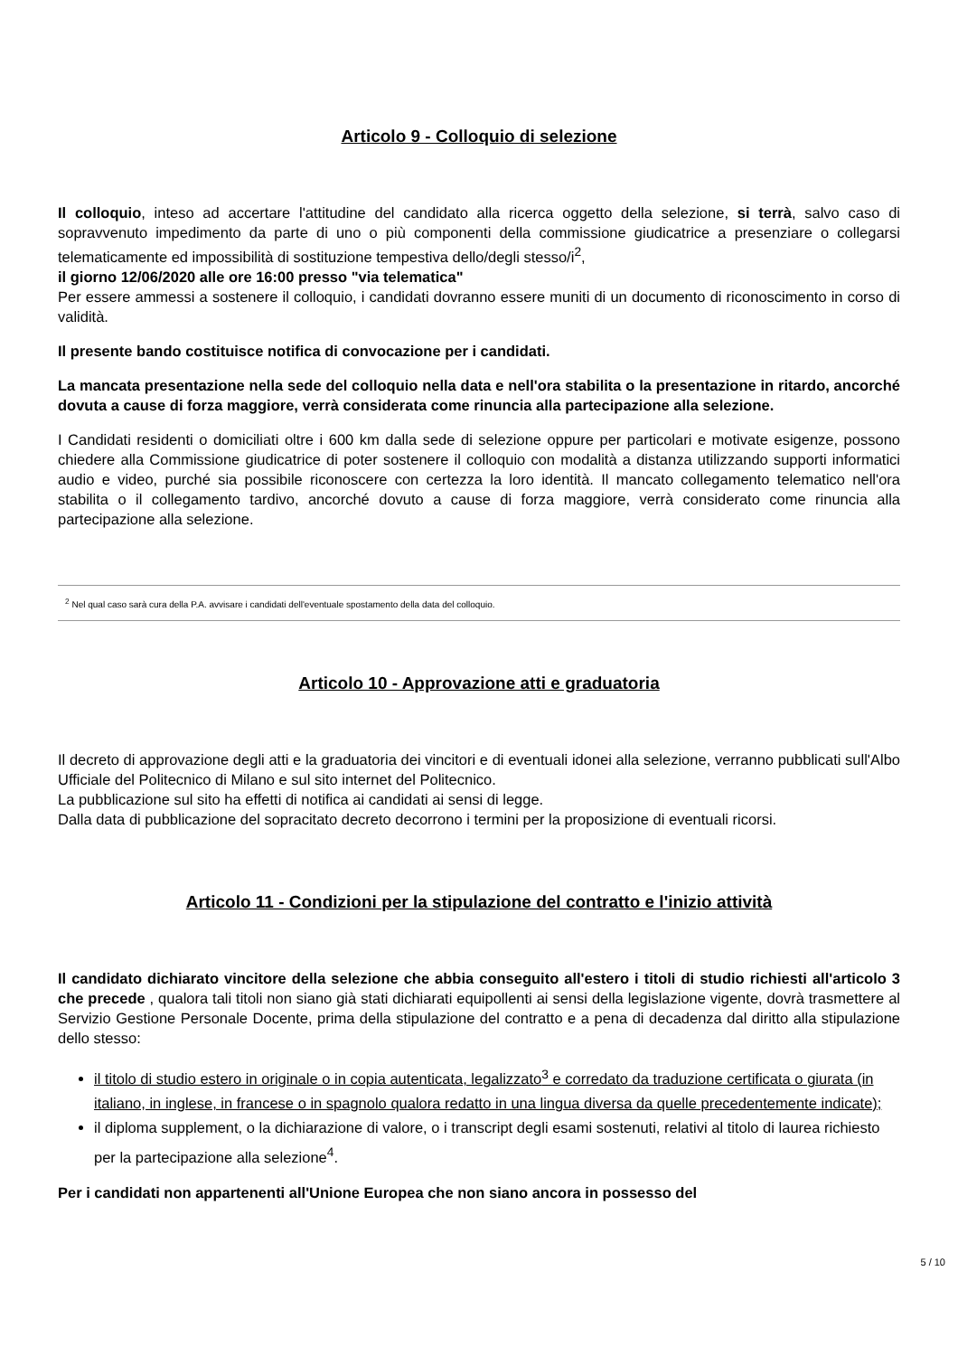Articolo 9 - Colloquio di selezione
Il colloquio, inteso ad accertare l'attitudine del candidato alla ricerca oggetto della selezione, si terrà, salvo caso di sopravvenuto impedimento da parte di uno o più componenti della commissione giudicatrice a presenziare o collegarsi telematicamente ed impossibilità di sostituzione tempestiva dello/degli stesso/i<sup>2</sup>,
il giorno 12/06/2020 alle ore 16:00 presso "via telematica"
Per essere ammessi a sostenere il colloquio, i candidati dovranno essere muniti di un documento di riconoscimento in corso di validità.
Il presente bando costituisce notifica di convocazione per i candidati.
La mancata presentazione nella sede del colloquio nella data e nell'ora stabilita o la presentazione in ritardo, ancorché dovuta a cause di forza maggiore, verrà considerata come rinuncia alla partecipazione alla selezione.
I Candidati residenti o domiciliati oltre i 600 km dalla sede di selezione oppure per particolari e motivate esigenze, possono chiedere alla Commissione giudicatrice di poter sostenere il colloquio con modalità a distanza utilizzando supporti informatici audio e video, purché sia possibile riconoscere con certezza la loro identità. Il mancato collegamento telematico nell'ora stabilita o il collegamento tardivo, ancorché dovuto a cause di forza maggiore, verrà considerato come rinuncia alla partecipazione alla selezione.
<sup>2</sup> Nel qual caso sarà cura della P.A. avvisare i candidati dell'eventuale spostamento della data del colloquio.
Articolo 10 - Approvazione atti e graduatoria
Il decreto di approvazione degli atti e la graduatoria dei vincitori e di eventuali idonei alla selezione, verranno pubblicati sull'Albo Ufficiale del Politecnico di Milano e sul sito internet del Politecnico.
La pubblicazione sul sito ha effetti di notifica ai candidati ai sensi di legge.
Dalla data di pubblicazione del sopracitato decreto decorrono i termini per la proposizione di eventuali ricorsi.
Articolo 11 - Condizioni per la stipulazione del contratto e l'inizio attività
Il candidato dichiarato vincitore della selezione che abbia conseguito all'estero i titoli di studio richiesti all'articolo 3 che precede , qualora tali titoli non siano già stati dichiarati equipollenti ai sensi della legislazione vigente, dovrà trasmettere al Servizio Gestione Personale Docente, prima della stipulazione del contratto e a pena di decadenza dal diritto alla stipulazione dello stesso:
il titolo di studio estero in originale o in copia autenticata, legalizzato<sup>3</sup> e corredato da traduzione certificata o giurata (in italiano, in inglese, in francese o in spagnolo qualora redatto in una lingua diversa da quelle precedentemente indicate);
il diploma supplement, o la dichiarazione di valore, o i transcript degli esami sostenuti, relativi al titolo di laurea richiesto per la partecipazione alla selezione<sup>4</sup>.
Per i candidati non appartenenti all'Unione Europea che non siano ancora in possesso del
5 / 10